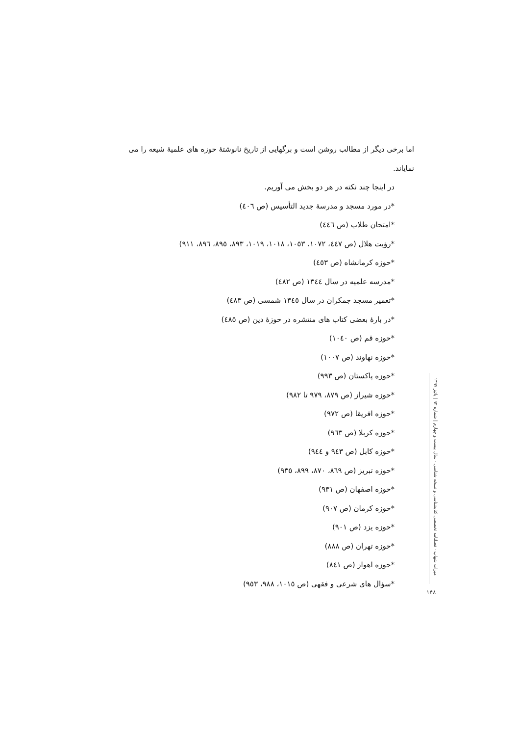اما برخی دیگر از مطالب روشن است و برگهایی از تاریخ نانوشتۀ حوزه های علمیۀ شیعه را می نمایاند.
در اینجا چند نکته در هر دو بخش می آوریم.
*در مورد مسجد و مدرسۀ جدید التأسیس (ص ٤٠٦)
*امتحان طلاب (ص ٤٤٦)
*رؤیت هلال (ص ٤٤٧، ١٠٧٢، ١٠٥٣، ١٠١٨، ١٠١٩، ٨٩٣، ٨٩٥، ٨٩٦، ٩١١)
*حوزه کرمانشاه (ص ٤٥٣)
*مدرسه علمیه در سال ١٣٤٤ (ص ٤٨٢)
*تعمیر مسجد جمکران در سال ١٣٤٥ شمسی (ص ٤٨٣)
*در بارۀ بعضی کتاب های منتشره در حوزۀ دین (ص ٤٨٥)
*حوزه قم (ص ١٠٤٠)
*حوزه نهاوند (ص ١٠٠٧)
*حوزه پاکستان (ص ٩٩٣)
*حوزه شیراز (ص ٨٧٩، ٩٧٩ تا ٩٨٢)
*حوزه افریقا (ص ٩٧٢)
*حوزه کربلا (ص ٩٦٣)
*حوزه کابل (ص ٩٤٣ و ٩٤٤)
*حوزه تبریز (ص ٨٦٩، ٨٧٠، ٨٩٩، ٩٣٥)
*حوزه اصفهان (ص ٩٣١)
*حوزه کرمان (ص ٩٠٧)
*حوزه یزد (ص ٩٠١)
*حوزه تهران (ص ٨٨٨)
*حوزه اهواز (ص ٨٤١)
*سؤال های شرعی و فقهی (ص ١٠١٥، ٩٨٨، ٩٥٣)
میراث شهاب · فصلنامه تخصصی کتابشناسی و نسخه شناسی · سال بیست و چهارم | شماره ۹۳ | پائیز ۱۳۹۷
۱۴۸